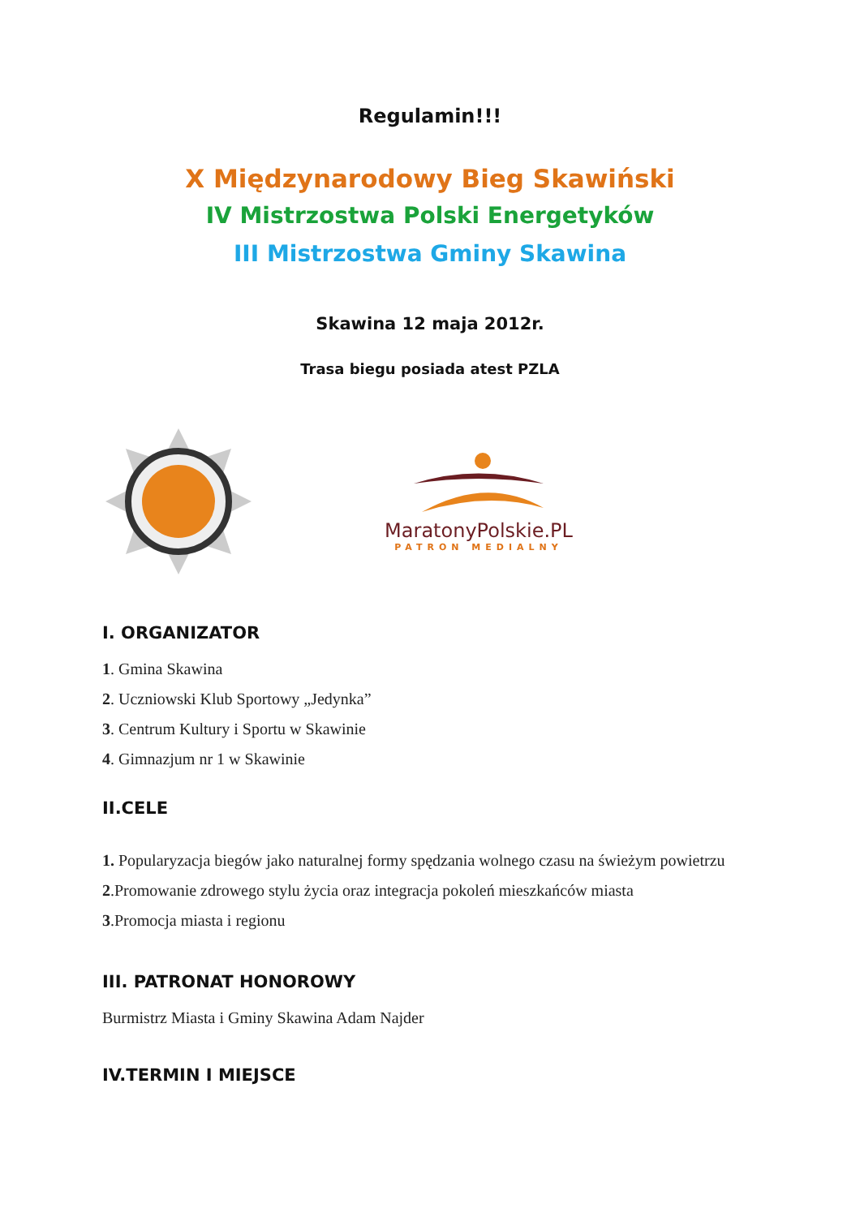Regulamin!!!
X Międzynarodowy Bieg Skawiński
IV Mistrzostwa Polski Energetyków
III Mistrzostwa Gminy Skawina
Skawina 12 maja 2012r.
Trasa biegu posiada atest PZLA
MaratonyPolskie.PL
PATRON MEDIALNY
I. ORGANIZATOR
1. Gmina Skawina
2. Uczniowski Klub Sportowy „Jedynka”
3. Centrum Kultury i Sportu w Skawinie
4. Gimnazjum nr 1 w Skawinie
II.CELE
1. Popularyzacja biegów jako naturalnej formy spędzania wolnego czasu na świeżym powietrzu
2.Promowanie zdrowego stylu życia oraz integracja pokoleń mieszkańców miasta
3.Promocja miasta i regionu
III. PATRONAT HONOROWY
Burmistrz Miasta i Gminy Skawina Adam Najder
IV.TERMIN I MIEJSCE